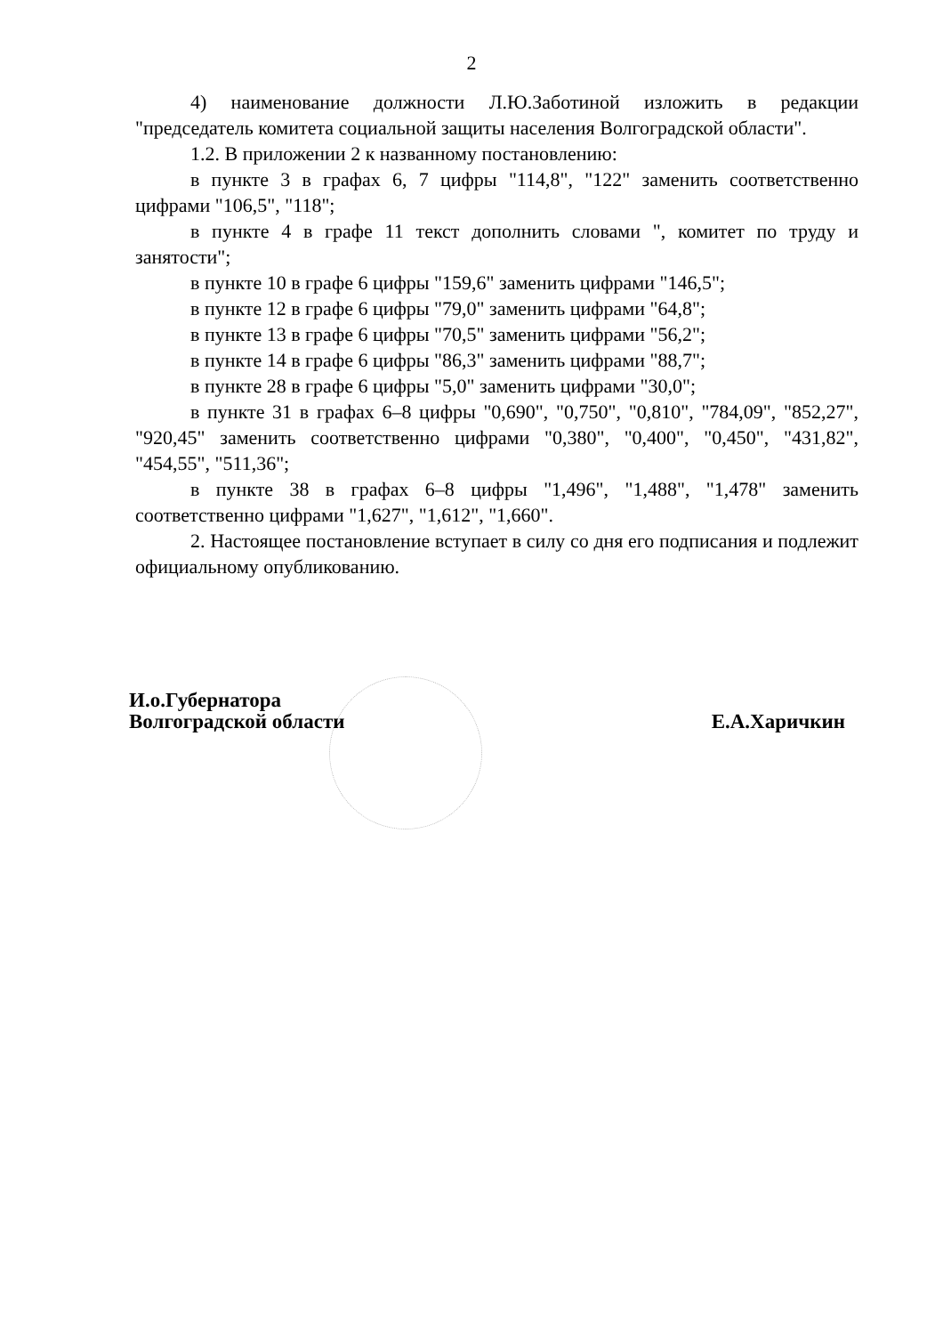2
4) наименование должности Л.Ю.Заботиной изложить в редакции "председатель комитета социальной защиты населения Волгоградской области".
1.2. В приложении 2 к названному постановлению:
в пункте 3 в графах 6, 7 цифры "114,8", "122" заменить соответственно цифрами "106,5", "118";
в пункте 4 в графе 11 текст дополнить словами ", комитет по труду и занятости";
в пункте 10 в графе 6 цифры "159,6" заменить цифрами "146,5";
в пункте 12 в графе 6 цифры "79,0" заменить цифрами "64,8";
в пункте 13 в графе 6 цифры "70,5" заменить цифрами "56,2";
в пункте 14 в графе 6 цифры "86,3" заменить цифрами "88,7";
в пункте 28 в графе 6 цифры "5,0" заменить цифрами "30,0";
в пункте 31 в графах 6–8 цифры "0,690", "0,750", "0,810", "784,09", "852,27", "920,45" заменить соответственно цифрами "0,380", "0,400", "0,450", "431,82", "454,55", "511,36";
в пункте 38 в графах 6–8 цифры "1,496", "1,488", "1,478" заменить соответственно цифрами "1,627", "1,612", "1,660".
2. Настоящее постановление вступает в силу со дня его подписания и подлежит официальному опубликованию.
И.о.Губернатора
Волгоградской области
Е.А.Харичкин